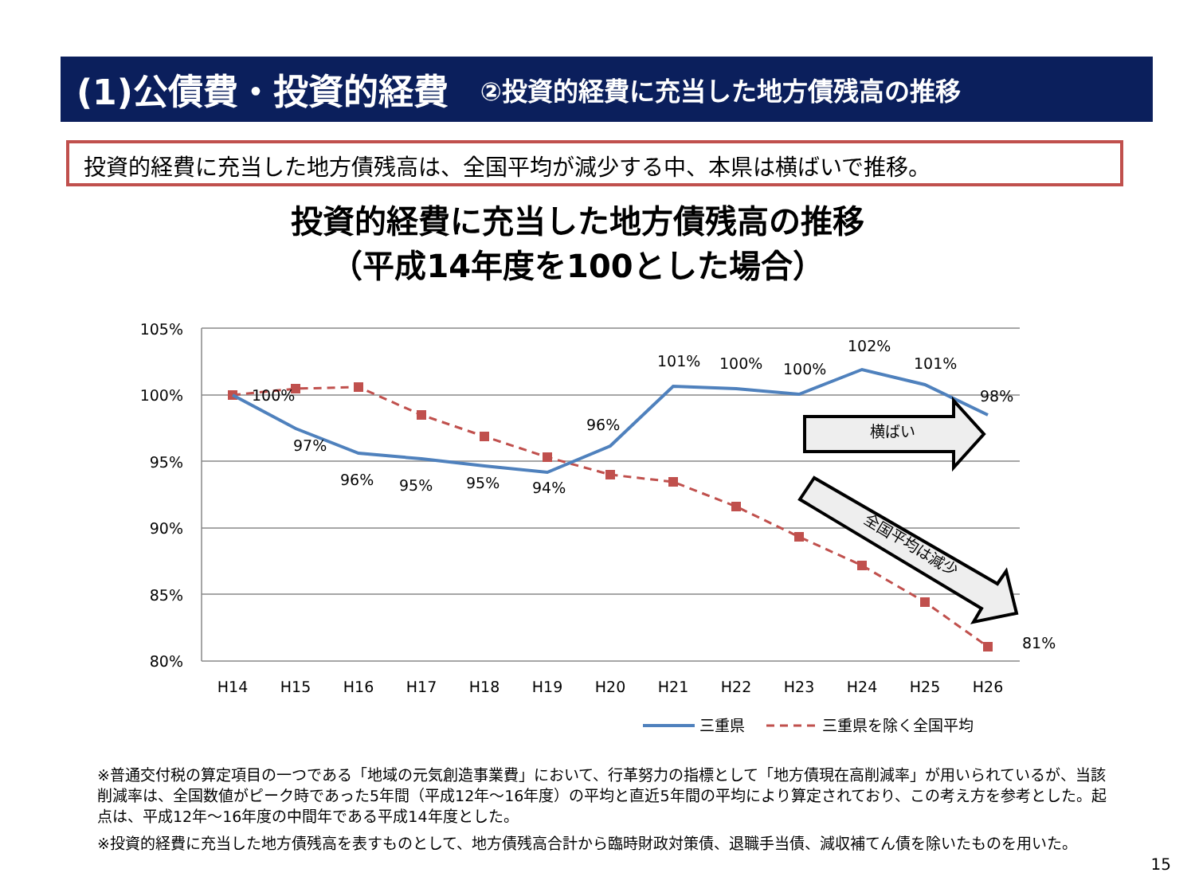(1)公債費・投資的経費 ②投資的経費に充当した地方債残高の推移
投資的経費に充当した地方債残高は、全国平均が減少する中、本県は横ばいで推移。
投資的経費に充当した地方債残高の推移
（平成14年度を100とした場合）
105%
100%
95%
90%
85%
80%
H14
H15
H16
H17
H18
H19
H20
H21
H22
H23
H24
H25
H26
100%
97%
96%
95%
95%
94%
96%
101%
100%
100%
102%
101%
98%
81%
横ばい
全国平均は減少
三重県
三重県を除く全国平均
※普通交付税の算定項目の一つである「地域の元気創造事業費」において、行革努力の指標として「地方債現在高削減率」が用いられているが、当該削減率は、全国数値がピーク時であった5年間（平成12年～16年度）の平均と直近5年間の平均により算定されており、この考え方を参考とした。起点は、平成12年～16年度の中間年である平成14年度とした。
※投資的経費に充当した地方債残高を表すものとして、地方債残高合計から臨時財政対策債、退職手当債、減収補てん債を除いたものを用いた。
15